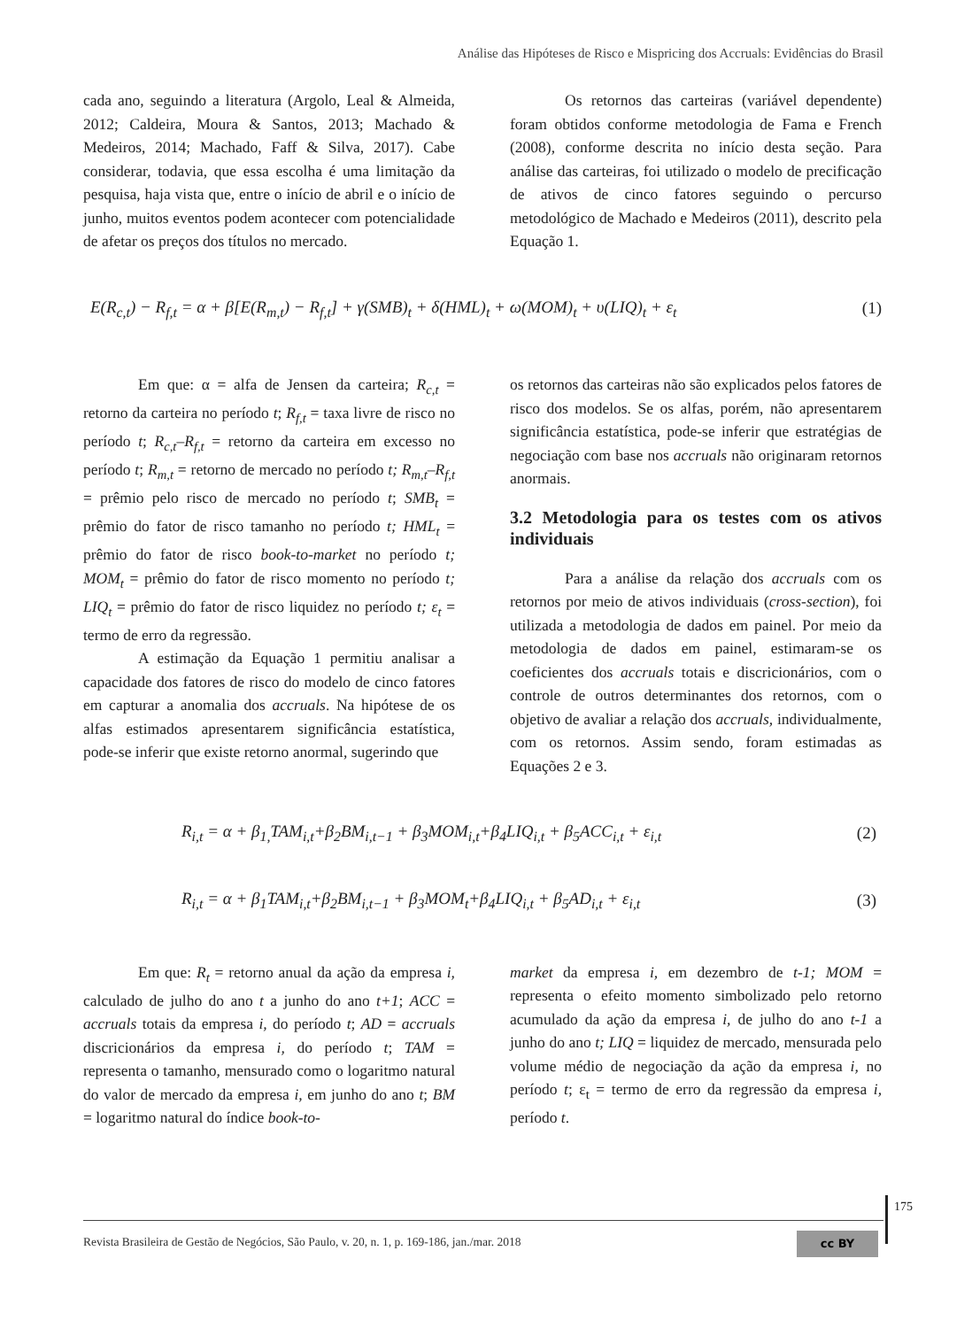Análise das Hipóteses de Risco e Mispricing dos Accruals: Evidências do Brasil
cada ano, seguindo a literatura (Argolo, Leal & Almeida, 2012; Caldeira, Moura & Santos, 2013; Machado & Medeiros, 2014; Machado, Faff & Silva, 2017). Cabe considerar, todavia, que essa escolha é uma limitação da pesquisa, haja vista que, entre o início de abril e o início de junho, muitos eventos podem acontecer com potencialidade de afetar os preços dos títulos no mercado.
Os retornos das carteiras (variável dependente) foram obtidos conforme metodologia de Fama e French (2008), conforme descrita no início desta seção. Para análise das carteiras, foi utilizado o modelo de precificação de ativos de cinco fatores seguindo o percurso metodológico de Machado e Medeiros (2011), descrito pela Equação 1.
E(R<sub>c,t</sub>) − R<sub>f,t</sub> = α + β[E(R<sub>m,t</sub>) − R<sub>f,t</sub>] + γ(SMB)<sub>t</sub> + δ(HML)<sub>t</sub> + ω(MOM)<sub>t</sub> + υ(LIQ)<sub>t</sub> + ε<sub>t</sub> (1)
Em que: α = alfa de Jensen da carteira; R<sub>c,t</sub> = retorno da carteira no período t; R<sub>f,t</sub> = taxa livre de risco no período t; R<sub>c,t</sub>–R<sub>f,t</sub> = retorno da carteira em excesso no período t; R<sub>m,t</sub> = retorno de mercado no período t; R<sub>m,t</sub>–R<sub>f,t</sub> = prêmio pelo risco de mercado no período t; SMB<sub>t</sub> = prêmio do fator de risco tamanho no período t; HML<sub>t</sub> = prêmio do fator de risco book-to-market no período t; MOM<sub>t</sub> = prêmio do fator de risco momento no período t; LIQ<sub>t</sub> = prêmio do fator de risco liquidez no período t; ε<sub>t</sub> = termo de erro da regressão.
A estimação da Equação 1 permitiu analisar a capacidade dos fatores de risco do modelo de cinco fatores em capturar a anomalia dos accruals. Na hipótese de os alfas estimados apresentarem significância estatística, pode-se inferir que existe retorno anormal, sugerindo que
os retornos das carteiras não são explicados pelos fatores de risco dos modelos. Se os alfas, porém, não apresentarem significância estatística, pode-se inferir que estratégias de negociação com base nos accruals não originaram retornos anormais.
3.2 Metodologia para os testes com os ativos individuais
Para a análise da relação dos accruals com os retornos por meio de ativos individuais (cross-section), foi utilizada a metodologia de dados em painel. Por meio da metodologia de dados em painel, estimaram-se os coeficientes dos accruals totais e discricionários, com o controle de outros determinantes dos retornos, com o objetivo de avaliar a relação dos accruals, individualmente, com os retornos. Assim sendo, foram estimadas as Equações 2 e 3.
R<sub>i,t</sub> = α + β<sub>1,</sub>TAM<sub>i,t</sub>+β<sub>2</sub>BM<sub>i,t−1</sub> + β<sub>3</sub>MOM<sub>i,t</sub>+β<sub>4</sub>LIQ<sub>i,t</sub> + β<sub>5</sub>ACC<sub>i,t</sub> + ε<sub>i,t</sub> (2)
R<sub>i,t</sub> = α + β<sub>1</sub>TAM<sub>i,t</sub>+β<sub>2</sub>BM<sub>i,t−1</sub> + β<sub>3</sub>MOM<sub>t</sub>+β<sub>4</sub>LIQ<sub>i,t</sub> + β<sub>5</sub>AD<sub>i,t</sub> + ε<sub>i,t</sub> (3)
Em que: R<sub>t</sub> = retorno anual da ação da empresa i, calculado de julho do ano t a junho do ano t+1; ACC = accruals totais da empresa i, do período t; AD = accruals discricionários da empresa i, do período t; TAM = representa o tamanho, mensurado como o logaritmo natural do valor de mercado da empresa i, em junho do ano t; BM = logaritmo natural do índice book-to-
market da empresa i, em dezembro de t-1; MOM = representa o efeito momento simbolizado pelo retorno acumulado da ação da empresa i, de julho do ano t-1 a junho do ano t; LIQ = liquidez de mercado, mensurada pelo volume médio de negociação da ação da empresa i, no período t; ε<sub>t</sub> = termo de erro da regressão da empresa i, período t.
175
Revista Brasileira de Gestão de Negócios, São Paulo, v. 20, n. 1, p. 169-186, jan./mar. 2018
cc BY